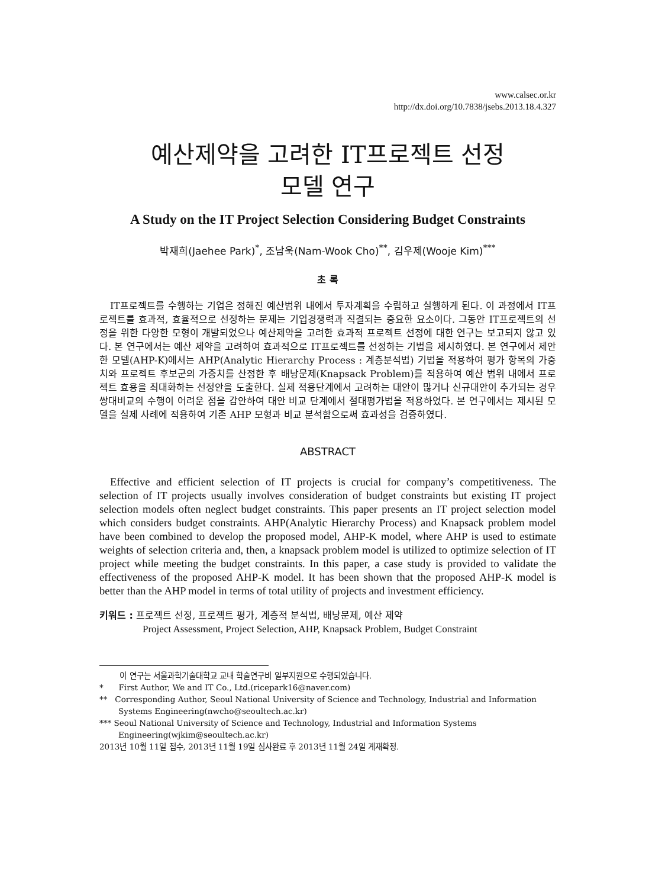www.calsec.or.kr
http://dx.doi.org/10.7838/jsebs.2013.18.4.327
예산제약을 고려한 IT프로젝트 선정
모델 연구
A Study on the IT Project Selection Considering Budget Constraints
박재희(Jaehee Park)<sup>*</sup>, 조남욱(Nam-Wook Cho)<sup>**</sup>, 김우제(Wooje Kim)<sup>***</sup>
초 록
IT프로젝트를 수행하는 기업은 정해진 예산범위 내에서 투자계획을 수립하고 실행하게 된다. 이 과정에서 IT프로젝트를 효과적, 효율적으로 선정하는 문제는 기업경쟁력과 직결되는 중요한 요소이다. 그동안 IT프로젝트의 선정을 위한 다양한 모형이 개발되었으나 예산제약을 고려한 효과적 프로젝트 선정에 대한 연구는 보고되지 않고 있다. 본 연구에서는 예산 제약을 고려하여 효과적으로 IT프로젝트를 선정하는 기법을 제시하였다. 본 연구에서 제안한 모델(AHP-K)에서는 AHP(Analytic Hierarchy Process : 계층분석법) 기법을 적용하여 평가 항목의 가중치와 프로젝트 후보군의 가중치를 산정한 후 배낭문제(Knapsack Problem)를 적용하여 예산 범위 내에서 프로젝트 효용을 최대화하는 선정안을 도출한다. 실제 적용단계에서 고려하는 대안이 많거나 신규대안이 추가되는 경우 쌍대비교의 수행이 어려운 점을 감안하여 대안 비교 단계에서 절대평가법을 적용하였다. 본 연구에서는 제시된 모델을 실제 사례에 적용하여 기존 AHP 모형과 비교 분석함으로써 효과성을 검증하였다.
ABSTRACT
Effective and efficient selection of IT projects is crucial for company’s competitiveness. The selection of IT projects usually involves consideration of budget constraints but existing IT project selection models often neglect budget constraints. This paper presents an IT project selection model which considers budget constraints. AHP(Analytic Hierarchy Process) and Knapsack problem model have been combined to develop the proposed model, AHP-K model, where AHP is used to estimate weights of selection criteria and, then, a knapsack problem model is utilized to optimize selection of IT project while meeting the budget constraints. In this paper, a case study is provided to validate the effectiveness of the proposed AHP-K model. It has been shown that the proposed AHP-K model is better than the AHP model in terms of total utility of projects and investment efficiency.
키워드 : 프로젝트 선정, 프로젝트 평가, 계층적 분석법, 배낭문제, 예산 제약
Project Assessment, Project Selection, AHP, Knapsack Problem, Budget Constraint
이 연구는 서울과학기술대학교 교내 학술연구비 일부지원으로 수행되었습니다.
* First Author, We and IT Co., Ltd.(ricepark16@naver.com)
** Corresponding Author, Seoul National University of Science and Technology, Industrial and Information Systems Engineering(nwcho@seoultech.ac.kr)
*** Seoul National University of Science and Technology, Industrial and Information Systems Engineering(wjkim@seoultech.ac.kr)
2013년 10월 11일 접수, 2013년 11월 19일 심사완료 후 2013년 11월 24일 게재확정.